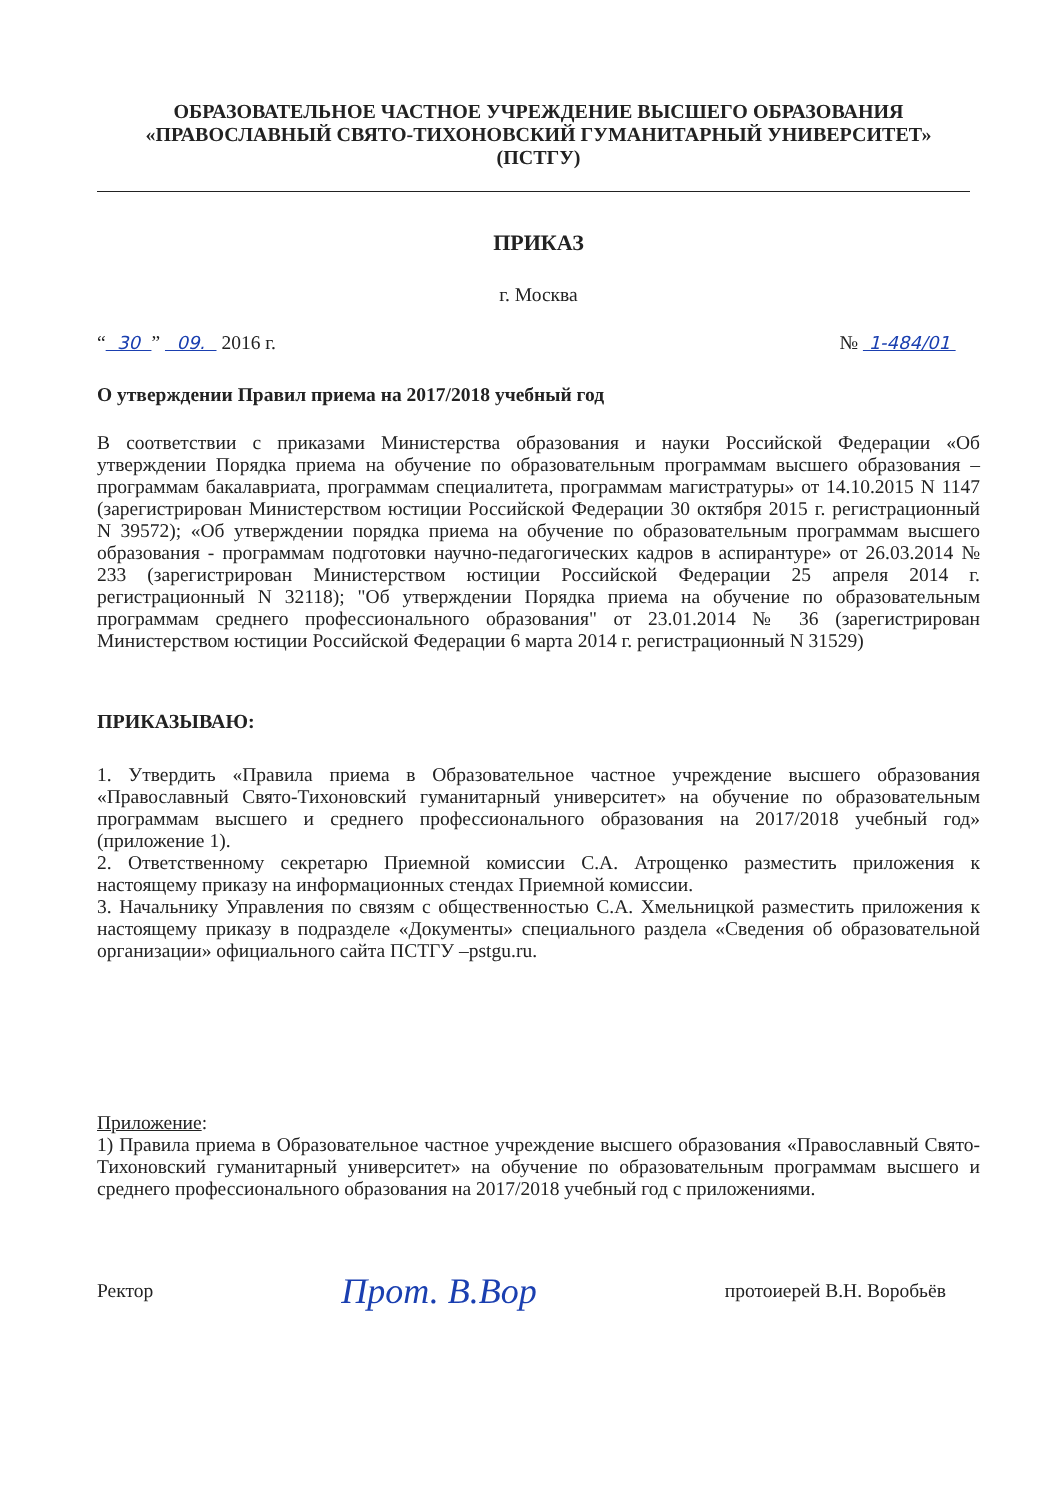ОБРАЗОВАТЕЛЬНОЕ ЧАСТНОЕ УЧРЕЖДЕНИЕ ВЫСШЕГО ОБРАЗОВАНИЯ
«ПРАВОСЛАВНЫЙ СВЯТО-ТИХОНОВСКИЙ ГУМАНИТАРНЫЙ УНИВЕРСИТЕТ»
(ПСТГУ)
ПРИКАЗ
г. Москва
“ 30 ” 09. 2016 г. № 1-484/01
О утверждении Правил приема на 2017/2018 учебный год
В соответствии с приказами Министерства образования и науки Российской Федерации «Об утверждении Порядка приема на обучение по образовательным программам высшего образования – программам бакалавриата, программам специалитета, программам магистратуры» от 14.10.2015 N 1147 (зарегистрирован Министерством юстиции Российской Федерации 30 октября 2015 г. регистрационный N 39572); «Об утверждении порядка приема на обучение по образовательным программам высшего образования - программам подготовки научно-педагогических кадров в аспирантуре» от 26.03.2014 № 233 (зарегистрирован Министерством юстиции Российской Федерации 25 апреля 2014 г. регистрационный N 32118); "Об утверждении Порядка приема на обучение по образовательным программам среднего профессионального образования" от 23.01.2014 № 36 (зарегистрирован Министерством юстиции Российской Федерации 6 марта 2014 г. регистрационный N 31529)
ПРИКАЗЫВАЮ:
1. Утвердить «Правила приема в Образовательное частное учреждение высшего образования «Православный Свято-Тихоновский гуманитарный университет» на обучение по образовательным программам высшего и среднего профессионального образования на 2017/2018 учебный год» (приложение 1).
2. Ответственному секретарю Приемной комиссии С.А. Атрощенко разместить приложения к настоящему приказу на информационных стендах Приемной комиссии.
3. Начальнику Управления по связям с общественностью С.А. Хмельницкой разместить приложения к настоящему приказу в подразделе «Документы» специального раздела «Сведения об образовательной организации» официального сайта ПСТГУ –pstgu.ru.
Приложение:
1) Правила приема в Образовательное частное учреждение высшего образования «Православный Свято-Тихоновский гуманитарный университет» на обучение по образовательным программам высшего и среднего профессионального образования на 2017/2018 учебный год с приложениями.
Ректор Прот. В.Вор протоиерей В.Н. Воробьёв